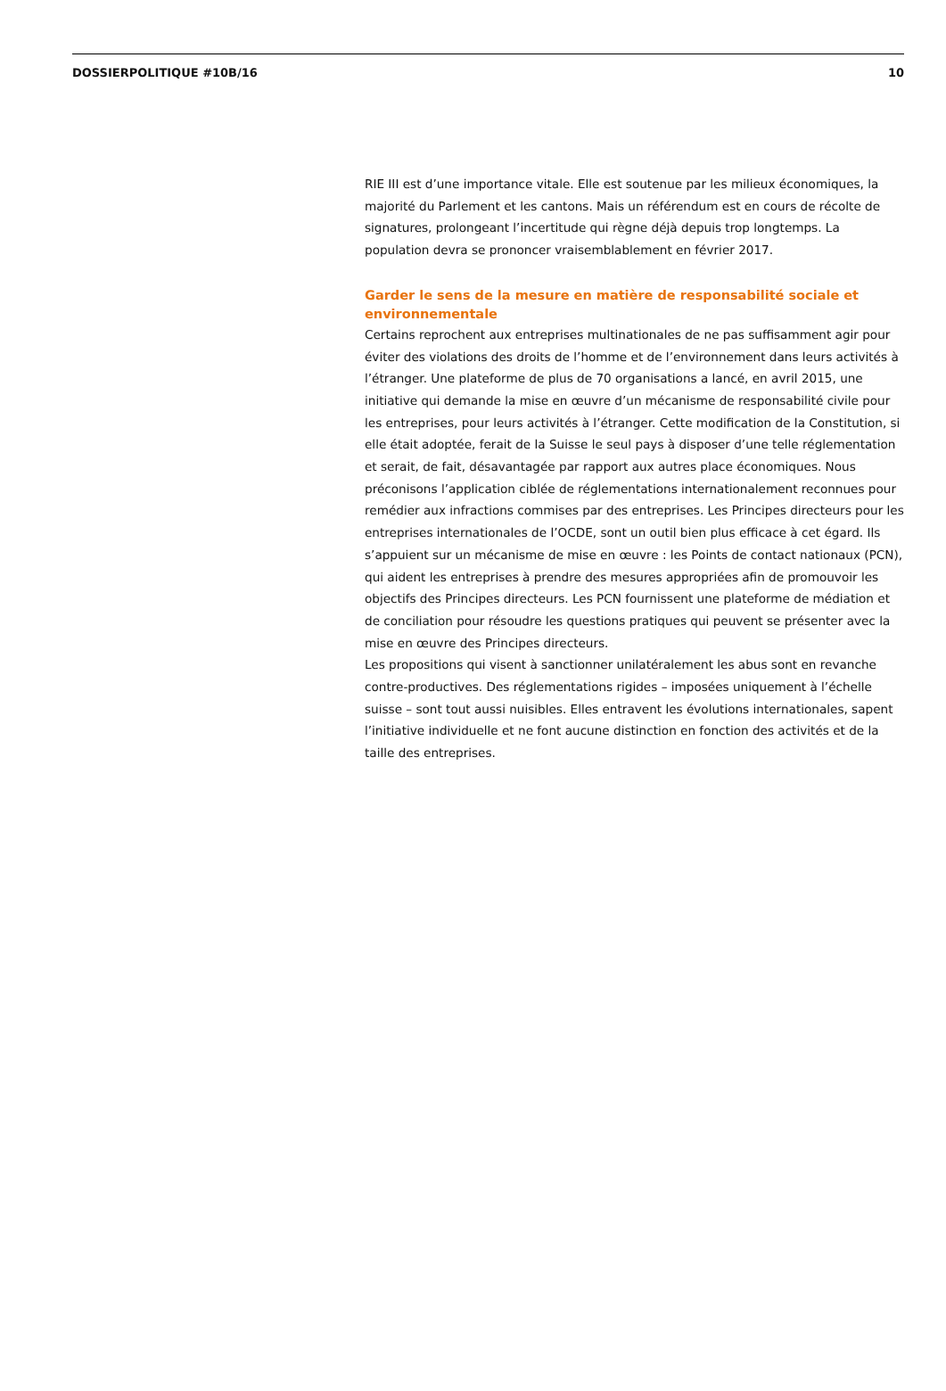DOSSIERPOLITIQUE #10B/16 10
RIE III est d’une importance vitale. Elle est soutenue par les milieux économiques, la majorité du Parlement et les cantons. Mais un référendum est en cours de récolte de signatures, prolongeant l’incertitude qui règne déjà depuis trop longtemps. La population devra se prononcer vraisemblablement en février 2017.
Garder le sens de la mesure en matière de responsabilité sociale et environnementale
Certains reprochent aux entreprises multinationales de ne pas suffisamment agir pour éviter des violations des droits de l’homme et de l’environnement dans leurs activités à l’étranger. Une plateforme de plus de 70 organisations a lancé, en avril 2015, une initiative qui demande la mise en œuvre d’un mécanisme de responsabilité civile pour les entreprises, pour leurs activités à l’étranger. Cette modification de la Constitution, si elle était adoptée, ferait de la Suisse le seul pays à disposer d’une telle réglementation et serait, de fait, désavantagée par rapport aux autres place économiques. Nous préconisons l’application ciblée de réglementations internationalement reconnues pour remédier aux infractions commises par des entreprises. Les Principes directeurs pour les entreprises internationales de l’OCDE, sont un outil bien plus efficace à cet égard. Ils s’appuient sur un mécanisme de mise en œuvre : les Points de contact nationaux (PCN), qui aident les entreprises à prendre des mesures appropriées afin de promouvoir les objectifs des Principes directeurs. Les PCN fournissent une plateforme de médiation et de conciliation pour résoudre les questions pratiques qui peuvent se présenter avec la mise en œuvre des Principes directeurs.
Les propositions qui visent à sanctionner unilatéralement les abus sont en revanche contre-productives. Des réglementations rigides – imposées uniquement à l’échelle suisse – sont tout aussi nuisibles. Elles entravent les évolutions internationales, sapent l’initiative individuelle et ne font aucune distinction en fonction des activités et de la taille des entreprises.